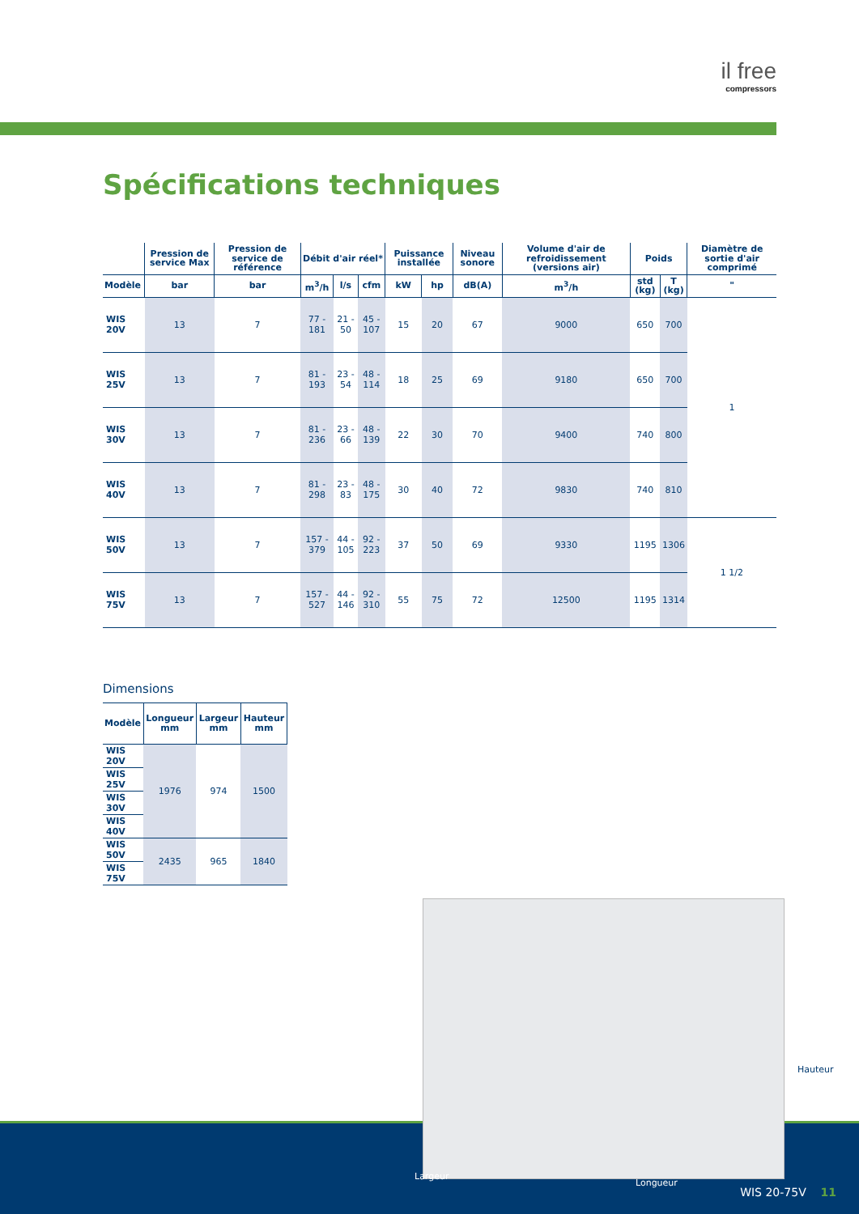il free
compressors
Spécifications techniques
| | Pression de service Max | Pression de service de référence | Débit d'air réel* | | | Puissance installée | | Niveau sonore | Volume d'air de refroidissement (versions air) | Poids | | Diamètre de sortie d'air comprimé |
| --- | --- | --- | --- | --- | --- | --- | --- | --- | --- | --- | --- | --- |
| Modèle | bar | bar | m<sup>3</sup>/h | l/s | cfm | kW | hp | dB(A) | m<sup>3</sup>/h | std (kg) | T (kg) | " |
| WIS 20V | 13 | 7 | 77 - 181 | 21 - 50 | 45 - 107 | 15 | 20 | 67 | 9000 | 650 | 700 | 1 |
| WIS 25V | 13 | 7 | 81 - 193 | 23 - 54 | 48 - 114 | 18 | 25 | 69 | 9180 | 650 | 700 | |
| WIS 30V | 13 | 7 | 81 - 236 | 23 - 66 | 48 - 139 | 22 | 30 | 70 | 9400 | 740 | 800 | |
| WIS 40V | 13 | 7 | 81 - 298 | 23 - 83 | 48 - 175 | 30 | 40 | 72 | 9830 | 740 | 810 | |
| WIS 50V | 13 | 7 | 157 - 379 | 44 - 105 | 92 - 223 | 37 | 50 | 69 | 9330 | 1195 | 1306 | 1 1/2 |
| WIS 75V | 13 | 7 | 157 - 527 | 44 - 146 | 92 - 310 | 55 | 75 | 72 | 12500 | 1195 | 1314 | |
Dimensions
| Modèle | Longueur mm | Largeur mm | Hauteur mm |
| --- | --- | --- | --- |
| WIS 20V | 1976 | 974 | 1500 |
| WIS 25V | | | |
| WIS 30V | | | |
| WIS 40V | | | |
| WIS 50V | 2435 | 965 | 1840 |
| WIS 75V | | | |
Hauteur
Largeur
Longueur
WIS 20-75V 11